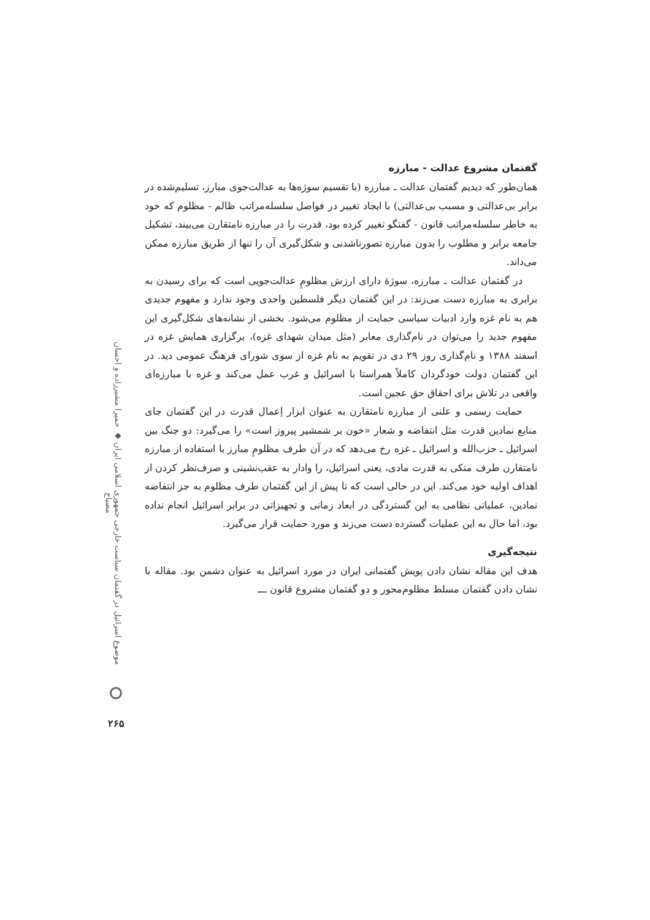گفتمان مشروع عدالت - مبارزه
همان‌طور که دیدیم گفتمان عدالت ـ مبارزه (با تقسیم سوژه‌ها به عدالت‌جوی مبارز، تسلیم‌شده در برابر بی‌عدالتی و مسبب بی‌عدالتی) با ایجاد تغییر در فواصل سلسله‌مراتب ظالم - مظلوم که خود به خاطر سلسله‌مراتب قانون - گفتگو تغییر کرده بود، قدرت را در مبارزه نامتقارن می‌بیند، تشکیل جامعه برابر و مطلوب را بدون مبارزه تصورناشدنی و شکل‌گیری آن را تنها از طریق مبارزه ممکن می‌داند.
در گفتمان عدالت ـ مبارزه، سوژهٔ دارای ارزش مظلومِ عدالت‌جویی است که برای رسیدن به برابری به مبارزه دست می‌زند: در این گفتمان دیگر فلسطین واحدی وجود ندارد و مفهوم جدیدی هم به نام غزه وارد ادبیات سیاسی حمایت از مظلوم می‌شود. بخشی از نشانه‌های شکل‌گیری این مفهوم جدید را می‌توان در نام‌گذاری معابر (مثل میدان شهدای غزه)، برگزاری همایش غزه در اسفند ۱۳۸۸ و نام‌گذاری روز ۲۹ دی در تقویم به نام غزه از سوی شورای فرهنگ عمومی دید. در این گفتمان دولت خودگردان کاملاً همراستا با اسرائیل و غرب عمل می‌کند و غزه با مبارزه‌ای واقعی در تلاش برای احقاق حق عجین است.
حمایت رسمی و علنی از مبارزه نامتقارن به عنوان ابزار اِعمال قدرت در این گفتمان جای منابع نمادین قدرت مثل انتفاضه و شعار «خون بر شمشیر پیروز است» را می‌گیرد: دو جنگ بین اسرائیل ـ حزب‌الله و اسرائیل ـ غزه رخ می‌دهد که در آن طرف مظلومِ مبارز با استفاده از مبارزه نامتقارن طرف متکی به قدرت مادی، یعنی اسرائیل، را وادار به عقب‌نشینی و صرف‌نظر کردن از اهداف اولیه خود می‌کند. این در حالی است که تا پیش از این گفتمان طرف مظلوم به جز انتفاضه نمادین، عملیاتی نظامی به این گستردگی در ابعاد زمانی و تجهیزاتی در برابر اسرائیل انجام نداده بود، اما حال به این عملیات گسترده دست می‌زند و مورد حمایت قرار می‌گیرد.
نتیجه‌گیری
هدف این مقاله نشان دادن پویش گفتمانی ایران در مورد اسرائیل به عنوان دشمن بود. مقاله با نشان دادن گفتمان مسلط مظلوم‌محور و دو گفتمان مشروع قانون ـــ
موضوع اسرائیل در گفتمان سیاست خارجی جمهوری اسلامی ایران ◆ حمیرا مشیرزاده و احسان مصباح
۲۶۵